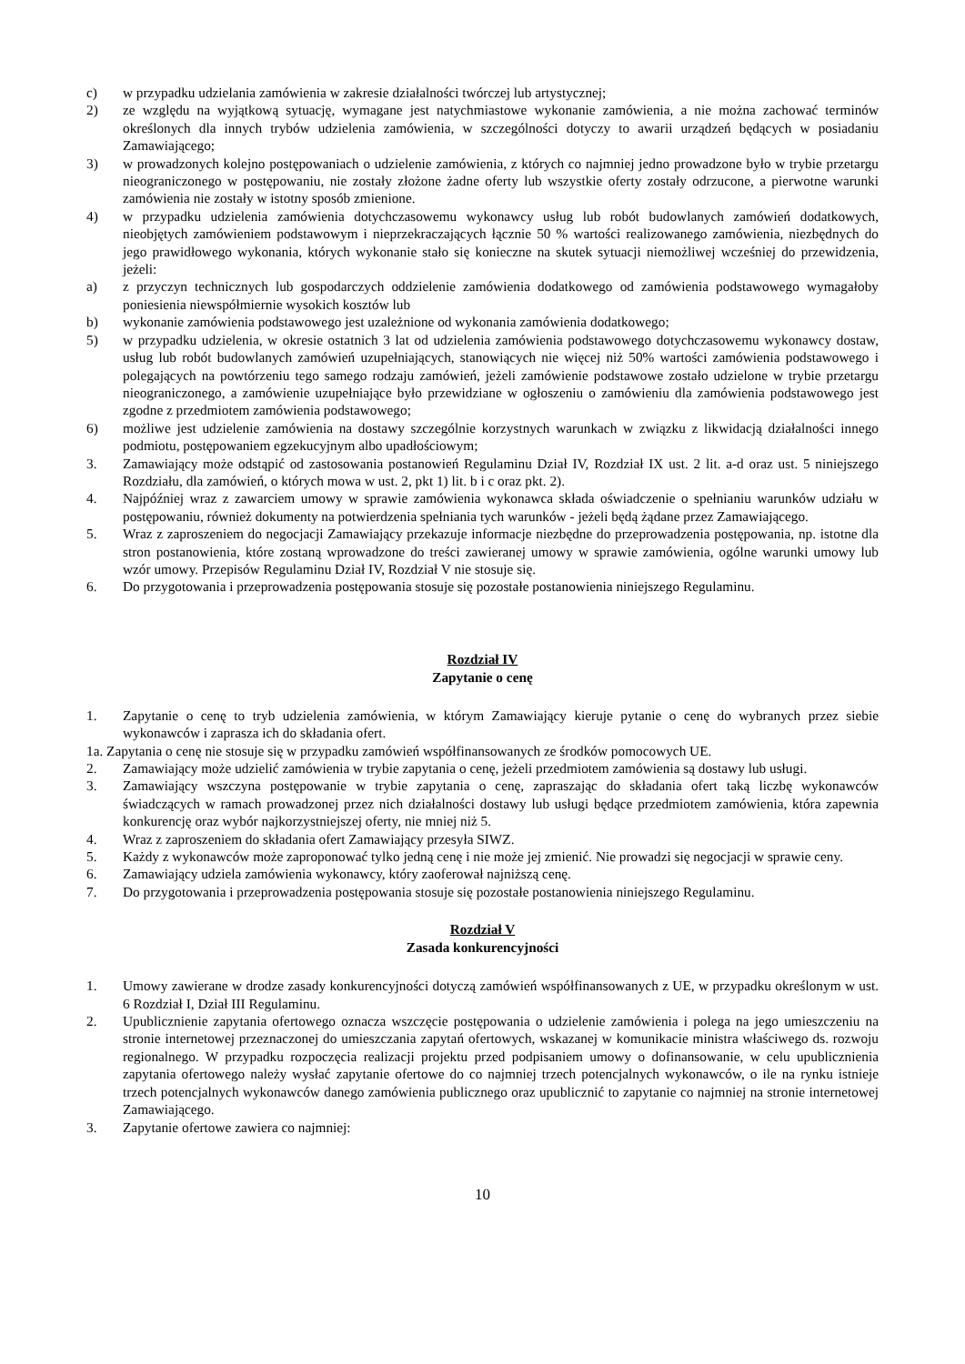c) w przypadku udzielania zamówienia w zakresie działalności twórczej lub artystycznej;
2) ze względu na wyjątkową sytuację, wymagane jest natychmiastowe wykonanie zamówienia, a nie można zachować terminów określonych dla innych trybów udzielenia zamówienia, w szczególności dotyczy to awarii urządzeń będących w posiadaniu Zamawiającego;
3) w prowadzonych kolejno postępowaniach o udzielenie zamówienia, z których co najmniej jedno prowadzone było w trybie przetargu nieograniczonego w postępowaniu, nie zostały złożone żadne oferty lub wszystkie oferty zostały odrzucone, a pierwotne warunki zamówienia nie zostały w istotny sposób zmienione.
4) w przypadku udzielenia zamówienia dotychczasowemu wykonawcy usług lub robót budowlanych zamówień dodatkowych, nieobjętych zamówieniem podstawowym i nieprzekraczających łącznie 50 % wartości realizowanego zamówienia, niezbędnych do jego prawidłowego wykonania, których wykonanie stało się konieczne na skutek sytuacji niemożliwej wcześniej do przewidzenia, jeżeli:
a) z przyczyn technicznych lub gospodarczych oddzielenie zamówienia dodatkowego od zamówienia podstawowego wymagałoby poniesienia niewspółmiernie wysokich kosztów lub
b) wykonanie zamówienia podstawowego jest uzależnione od wykonania zamówienia dodatkowego;
5) w przypadku udzielenia, w okresie ostatnich 3 lat od udzielenia zamówienia podstawowego dotychczasowemu wykonawcy dostaw, usług lub robót budowlanych zamówień uzupełniających, stanowiących nie więcej niż 50% wartości zamówienia podstawowego i polegających na powtórzeniu tego samego rodzaju zamówień, jeżeli zamówienie podstawowe zostało udzielone w trybie przetargu nieograniczonego, a zamówienie uzupełniające było przewidziane w ogłoszeniu o zamówieniu dla zamówienia podstawowego jest zgodne z przedmiotem zamówienia podstawowego;
6) możliwe jest udzielenie zamówienia na dostawy szczególnie korzystnych warunkach w związku z likwidacją działalności innego podmiotu, postępowaniem egzekucyjnym albo upadłościowym;
3. Zamawiający może odstąpić od zastosowania postanowień Regulaminu Dział IV, Rozdział IX ust. 2 lit. a-d oraz ust. 5 niniejszego Rozdziału, dla zamówień, o których mowa w ust. 2, pkt 1) lit. b i c oraz pkt. 2).
4. Najpóźniej wraz z zawarciem umowy w sprawie zamówienia wykonawca składa oświadczenie o spełnianiu warunków udziału w postępowaniu, również dokumenty na potwierdzenia spełniania tych warunków - jeżeli będą żądane przez Zamawiającego.
5. Wraz z zaproszeniem do negocjacji Zamawiający przekazuje informacje niezbędne do przeprowadzenia postępowania, np. istotne dla stron postanowienia, które zostaną wprowadzone do treści zawieranej umowy w sprawie zamówienia, ogólne warunki umowy lub wzór umowy. Przepisów Regulaminu Dział IV, Rozdział V nie stosuje się.
6. Do przygotowania i przeprowadzenia postępowania stosuje się pozostałe postanowienia niniejszego Regulaminu.
Rozdział IV
Zapytanie o cenę
1. Zapytanie o cenę to tryb udzielenia zamówienia, w którym Zamawiający kieruje pytanie o cenę do wybranych przez siebie wykonawców i zaprasza ich do składania ofert.
1a. Zapytania o cenę nie stosuje się w przypadku zamówień współfinansowanych ze środków pomocowych UE.
2. Zamawiający może udzielić zamówienia w trybie zapytania o cenę, jeżeli przedmiotem zamówienia są dostawy lub usługi.
3. Zamawiający wszczyna postępowanie w trybie zapytania o cenę, zapraszając do składania ofert taką liczbę wykonawców świadczących w ramach prowadzonej przez nich działalności dostawy lub usługi będące przedmiotem zamówienia, która zapewnia konkurencję oraz wybór najkorzystniejszej oferty, nie mniej niż 5.
4. Wraz z zaproszeniem do składania ofert Zamawiający przesyła SIWZ.
5. Każdy z wykonawców może zaproponować tylko jedną cenę i nie może jej zmienić. Nie prowadzi się negocjacji w sprawie ceny.
6. Zamawiający udziela zamówienia wykonawcy, który zaoferował najniższą cenę.
7. Do przygotowania i przeprowadzenia postępowania stosuje się pozostałe postanowienia niniejszego Regulaminu.
Rozdział V
Zasada konkurencyjności
1. Umowy zawierane w drodze zasady konkurencyjności dotyczą zamówień współfinansowanych z UE, w przypadku określonym w ust. 6 Rozdział I, Dział III Regulaminu.
2. Upublicznienie zapytania ofertowego oznacza wszczęcie postępowania o udzielenie zamówienia i polega na jego umieszczeniu na stronie internetowej przeznaczonej do umieszczania zapytań ofertowych, wskazanej w komunikacie ministra właściwego ds. rozwoju regionalnego. W przypadku rozpoczęcia realizacji projektu przed podpisaniem umowy o dofinansowanie, w celu upublicznienia zapytania ofertowego należy wysłać zapytanie ofertowe do co najmniej trzech potencjalnych wykonawców, o ile na rynku istnieje trzech potencjalnych wykonawców danego zamówienia publicznego oraz upublicznić to zapytanie co najmniej na stronie internetowej Zamawiającego.
3. Zapytanie ofertowe zawiera co najmniej:
10